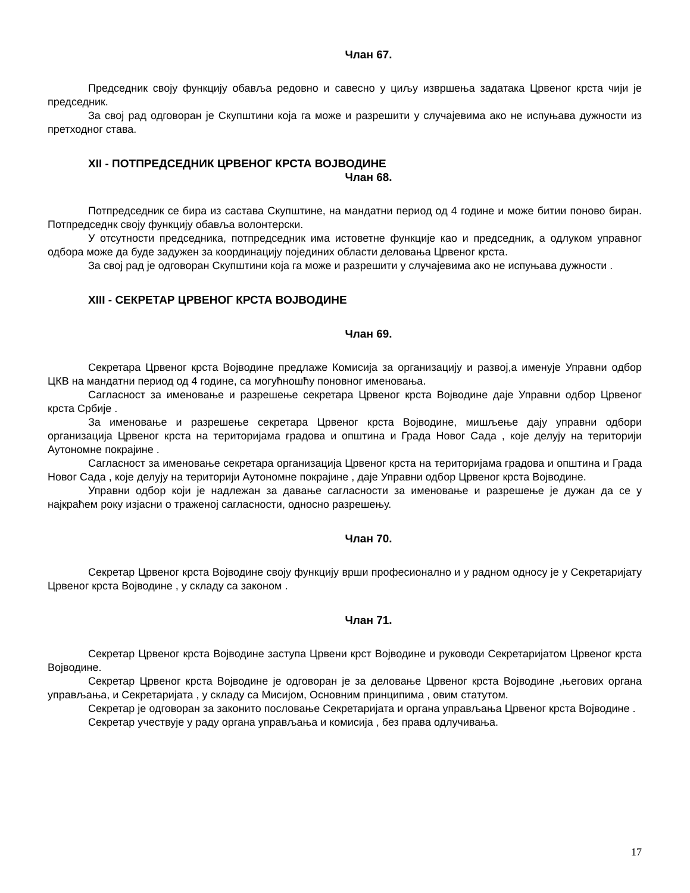Члан 67.
Председник своју функцију обавља редовно и савесно у циљу извршења задатака Црвеног крста чији је председник.
За свој рад одговоран је Скупштини која га може и разрешити у случајевима ако не испуњава дужности из претходног става.
XII - ПОТПРЕДСЕДНИК ЦРВЕНОГ КРСТА ВОЈВОДИНЕ
Члан 68.
Потпредседник се бира из састава Скупштине, на мандатни период од 4 године и може битии поново биран. Потпредседнк своју функцију обавља волонтерски.
У отсутности председника, потпредседник има истоветне функције као и председник, а одлуком управног одбора може да буде задужен за координацију појединих области деловања Црвеног крста.
За свој рад је одговоран Скупштини која га може и разрешити у случајевима ако не испуњава дужности .
XIII - СЕКРЕТАР ЦРВЕНОГ КРСТА ВОЈВОДИНЕ
Члан 69.
Секретара Црвеног крста Војводине предлаже Комисија за организацију и развој,а именује Управни одбор ЦКВ на мандатни период од 4 године, са могућношћу поновног именовања.
Сагласност за именовање и разрешење секретара Црвеног крста Војводине даје Управни одбор Црвеног крста Србије .
За именовање и разрешење секретара Црвеног крста Војводине, мишљење дају управни одбори организација Црвеног крста на територијама градова и општина и Града Новог Сада , које делују на територији Аутономне покрајине .
Сагласност за именовање секретара организација Црвеног крста на територијама градова и општина и Града Новог Сада , које делују на територији Аутономне покрајине , даје Управни одбор Црвеног крста Војводине.
Управни одбор који је надлежан за давање сагласности за именовање и разрешење је дужан да се у најкраћем року изјасни о траженој сагласности, односно разрешењу.
Члан 70.
Секретар Црвеног крста Војводине своју функцију врши професионално и у радном односу је у Секретаријату Црвеног крста Војводине , у складу са законом .
Члан 71.
Секретар Црвеног крста Војводине заступа Црвени крст Војводине и руководи Секретаријатом Црвеног крста Војводине.
Секретар Црвеног крста Војводине је одговоран је за деловање Црвеног крста Војводине ,његових органа управљања, и Секретаријата , у складу са Мисијом, Основним принципима , овим статутом.
Секретар је одговоран за законито пословање Секретаријата и органа управљања Црвеног крста Војводине .
Секретар учествује у раду органа управљања и комисија , без права одлучивања.
17